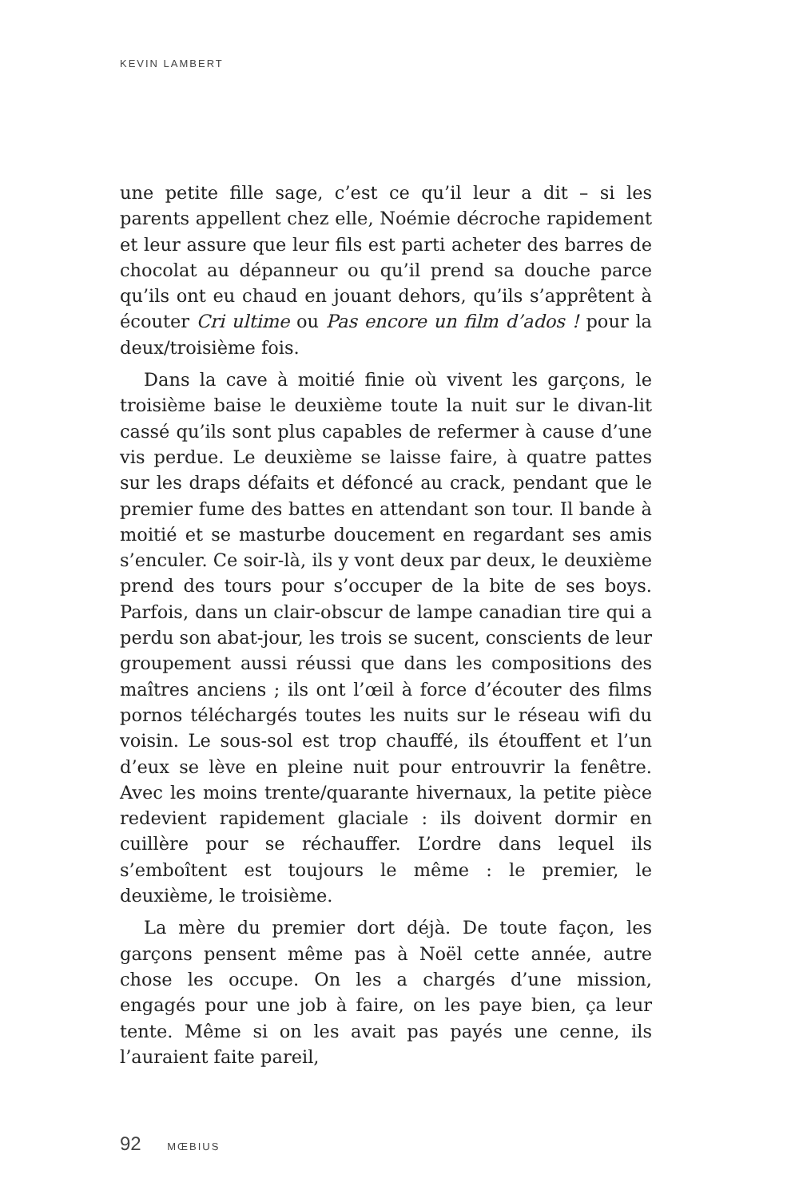KEVIN LAMBERT
une petite fille sage, c’est ce qu’il leur a dit – si les parents appellent chez elle, Noémie décroche rapidement et leur assure que leur fils est parti acheter des barres de chocolat au dépanneur ou qu’il prend sa douche parce qu’ils ont eu chaud en jouant dehors, qu’ils s’apprêtent à écouter Cri ultime ou Pas encore un film d’ados ! pour la deux/troisième fois.
Dans la cave à moitié finie où vivent les garçons, le troisième baise le deuxième toute la nuit sur le divan-lit cassé qu’ils sont plus capables de refermer à cause d’une vis perdue. Le deuxième se laisse faire, à quatre pattes sur les draps défaits et défoncé au crack, pendant que le premier fume des battes en attendant son tour. Il bande à moitié et se masturbe doucement en regardant ses amis s’enculer. Ce soir-là, ils y vont deux par deux, le deuxième prend des tours pour s’occuper de la bite de ses boys. Parfois, dans un clair-obscur de lampe canadian tire qui a perdu son abat-jour, les trois se sucent, conscients de leur groupement aussi réussi que dans les compositions des maîtres anciens ; ils ont l’œil à force d’écouter des films pornos téléchargés toutes les nuits sur le réseau wifi du voisin. Le sous-sol est trop chauffé, ils étouffent et l’un d’eux se lève en pleine nuit pour entrouvrir la fenêtre. Avec les moins trente/quarante hivernaux, la petite pièce redevient rapidement glaciale : ils doivent dormir en cuillère pour se réchauffer. L’ordre dans lequel ils s’emboîtent est toujours le même : le premier, le deuxième, le troisième.
La mère du premier dort déjà. De toute façon, les garçons pensent même pas à Noël cette année, autre chose les occupe. On les a chargés d’une mission, engagés pour une job à faire, on les paye bien, ça leur tente. Même si on les avait pas payés une cenne, ils l’auraient faite pareil,
92 MŒBIUS